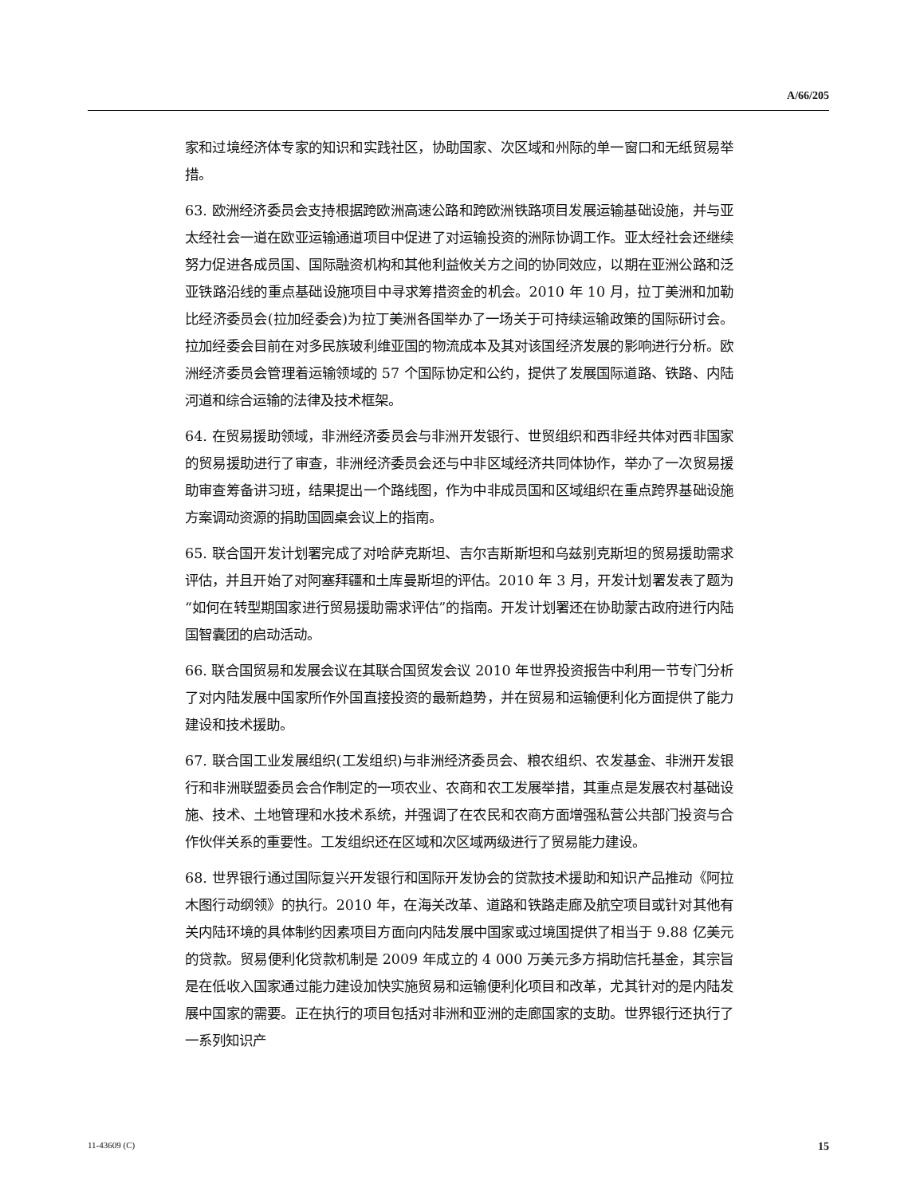A/66/205
家和过境经济体专家的知识和实践社区，协助国家、次区域和州际的单一窗口和无纸贸易举措。
63. 欧洲经济委员会支持根据跨欧洲高速公路和跨欧洲铁路项目发展运输基础设施，并与亚太经社会一道在欧亚运输通道项目中促进了对运输投资的洲际协调工作。亚太经社会还继续努力促进各成员国、国际融资机构和其他利益攸关方之间的协同效应，以期在亚洲公路和泛亚铁路沿线的重点基础设施项目中寻求筹措资金的机会。2010 年 10 月，拉丁美洲和加勒比经济委员会(拉加经委会)为拉丁美洲各国举办了一场关于可持续运输政策的国际研讨会。拉加经委会目前在对多民族玻利维亚国的物流成本及其对该国经济发展的影响进行分析。欧洲经济委员会管理着运输领域的 57 个国际协定和公约，提供了发展国际道路、铁路、内陆河道和综合运输的法律及技术框架。
64. 在贸易援助领域，非洲经济委员会与非洲开发银行、世贸组织和西非经共体对西非国家的贸易援助进行了审查，非洲经济委员会还与中非区域经济共同体协作，举办了一次贸易援助审查筹备讲习班，结果提出一个路线图，作为中非成员国和区域组织在重点跨界基础设施方案调动资源的捐助国圆桌会议上的指南。
65. 联合国开发计划署完成了对哈萨克斯坦、吉尔吉斯斯坦和乌兹别克斯坦的贸易援助需求评估，并且开始了对阿塞拜疆和土库曼斯坦的评估。2010 年 3 月，开发计划署发表了题为“如何在转型期国家进行贸易援助需求评估”的指南。开发计划署还在协助蒙古政府进行内陆国智囊团的启动活动。
66. 联合国贸易和发展会议在其联合国贸发会议 2010 年世界投资报告中利用一节专门分析了对内陆发展中国家所作外国直接投资的最新趋势，并在贸易和运输便利化方面提供了能力建设和技术援助。
67. 联合国工业发展组织(工发组织)与非洲经济委员会、粮农组织、农发基金、非洲开发银行和非洲联盟委员会合作制定的一项农业、农商和农工发展举措，其重点是发展农村基础设施、技术、土地管理和水技术系统，并强调了在农民和农商方面增强私营公共部门投资与合作伙伴关系的重要性。工发组织还在区域和次区域两级进行了贸易能力建设。
68. 世界银行通过国际复兴开发银行和国际开发协会的贷款技术援助和知识产品推动《阿拉木图行动纲领》的执行。2010 年，在海关改革、道路和铁路走廊及航空项目或针对其他有关内陆环境的具体制约因素项目方面向内陆发展中国家或过境国提供了相当于 9.88 亿美元的贷款。贸易便利化贷款机制是 2009 年成立的 4 000 万美元多方捐助信托基金，其宗旨是在低收入国家通过能力建设加快实施贸易和运输便利化项目和改革，尤其针对的是内陆发展中国家的需要。正在执行的项目包括对非洲和亚洲的走廊国家的支助。世界银行还执行了一系列知识产
11-43609 (C) 15